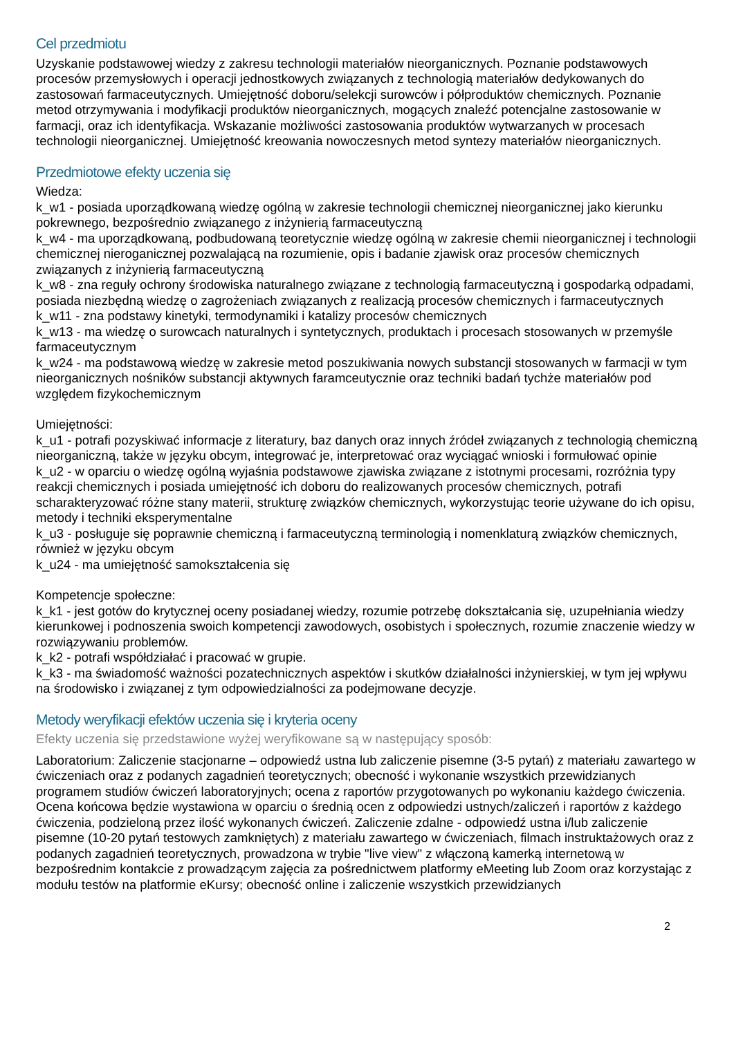Cel przedmiotu
Uzyskanie podstawowej wiedzy z zakresu technologii materiałów nieorganicznych. Poznanie podstawowych procesów przemysłowych i operacji jednostkowych związanych z technologią materiałów dedykowanych do zastosowań farmaceutycznych. Umiejętność doboru/selekcji surowców i półproduktów chemicznych. Poznanie metod otrzymywania i modyfikacji produktów nieorganicznych, mogących znaleźć potencjalne zastosowanie w farmacji, oraz ich identyfikacja. Wskazanie możliwości zastosowania produktów wytwarzanych w procesach technologii nieorganicznej. Umiejętność kreowania nowoczesnych metod syntezy materiałów nieorganicznych.
Przedmiotowe efekty uczenia się
Wiedza:
k_w1 - posiada uporządkowaną wiedzę ogólną w zakresie technologii chemicznej nieorganicznej jako kierunku pokrewnego, bezpośrednio związanego z inżynierią farmaceutyczną
k_w4 - ma uporządkowaną, podbudowaną teoretycznie wiedzę ogólną w zakresie chemii nieorganicznej i technologii chemicznej nieroganicznej pozwalającą na rozumienie, opis i badanie zjawisk oraz procesów chemicznych związanych z inżynierią farmaceutyczną
k_w8 - zna reguły ochrony środowiska naturalnego związane z technologią farmaceutyczną i gospodarką odpadami, posiada niezbędną wiedzę o zagrożeniach związanych z realizacją procesów chemicznych i farmaceutycznych
k_w11 - zna podstawy kinetyki, termodynamiki i katalizy procesów chemicznych
k_w13 - ma wiedzę o surowcach naturalnych i syntetycznych, produktach i procesach stosowanych w przemyśle farmaceutycznym
k_w24 - ma podstawową wiedzę w zakresie metod poszukiwania nowych substancji stosowanych w farmacji w tym nieorganicznych nośników substancji aktywnych faramceutycznie oraz techniki badań tychże materiałów pod względem fizykochemicznym
Umiejętności:
k_u1 - potrafi pozyskiwać informacje z literatury, baz danych oraz innych źródeł związanych z technologią chemiczną nieorganiczną, także w języku obcym, integrować je, interpretować oraz wyciągać wnioski i formułować opinie
k_u2 - w oparciu o wiedzę ogólną wyjaśnia podstawowe zjawiska związane z istotnymi procesami, rozróżnia typy reakcji chemicznych i posiada umiejętność ich doboru do realizowanych procesów chemicznych, potrafi scharakteryzować różne stany materii, strukturę związków chemicznych, wykorzystując teorie używane do ich opisu, metody i techniki eksperymentalne
k_u3 - posługuje się poprawnie chemiczną i farmaceutyczną terminologią i nomenklaturą związków chemicznych, również w języku obcym
k_u24 - ma umiejętność samokształcenia się
Kompetencje społeczne:
k_k1 - jest gotów do krytycznej oceny posiadanej wiedzy, rozumie potrzebę dokształcania się, uzupełniania wiedzy kierunkowej i podnoszenia swoich kompetencji zawodowych, osobistych i społecznych, rozumie znaczenie wiedzy w rozwiązywaniu problemów.
k_k2 - potrafi współdziałać i pracować w grupie.
k_k3 - ma świadomość ważności pozatechnicznych aspektów i skutków działalności inżynierskiej, w tym jej wpływu na środowisko i związanej z tym odpowiedzialności za podejmowane decyzje.
Metody weryfikacji efektów uczenia się i kryteria oceny
Efekty uczenia się przedstawione wyżej weryfikowane są w następujący sposób:
Laboratorium: Zaliczenie stacjonarne – odpowiedź ustna lub zaliczenie pisemne (3-5 pytań) z materiału zawartego w ćwiczeniach oraz z podanych zagadnień teoretycznych; obecność i wykonanie wszystkich przewidzianych programem studiów ćwiczeń laboratoryjnych; ocena z raportów przygotowanych po wykonaniu każdego ćwiczenia. Ocena końcowa będzie wystawiona w oparciu o średnią ocen z odpowiedzi ustnych/zaliczeń i raportów z każdego ćwiczenia, podzieloną przez ilość wykonanych ćwiczeń. Zaliczenie zdalne - odpowiedź ustna i/lub zaliczenie pisemne (10-20 pytań testowych zamkniętych) z materiału zawartego w ćwiczeniach, filmach instruktażowych oraz z podanych zagadnień teoretycznych, prowadzona w trybie "live view" z włączoną kamerką internetową w bezpośrednim kontakcie z prowadzącym zajęcia za pośrednictwem platformy eMeeting lub Zoom oraz korzystając z modułu testów na platformie eKursy; obecność online i zaliczenie wszystkich przewidzianych
2